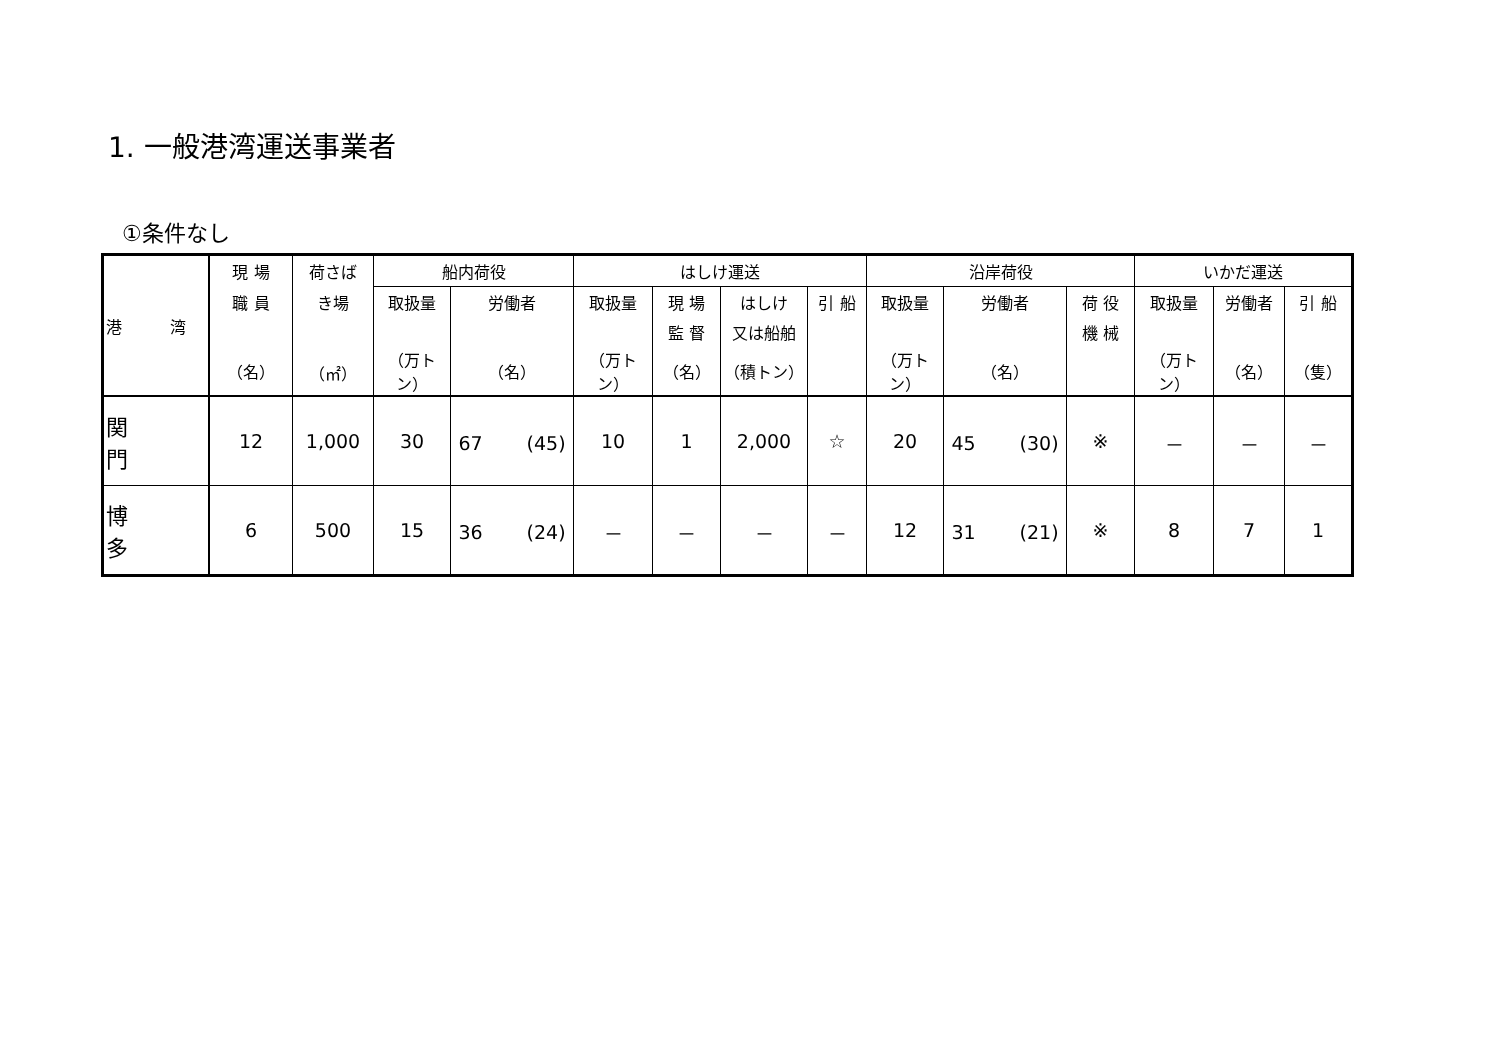1. 一般港湾運送事業者
①条件なし
| 港 湾 | 現 場 | 荷さば | 船内荷役 | | はしけ運送 | | | | 沿岸荷役 | | | いかだ運送 | | |
| --- | --- | --- | --- | --- | --- | --- | --- | --- | --- | --- | --- | --- | --- | --- |
| | 職 員 | き場 | 取扱量 | 労働者 | 取扱量 | 現 場 | はしけ | 引 船 | 取扱量 | 労働者 | 荷 役 | 取扱量 | 労働者 | 引 船 |
| | | | | | | 監 督 | 又は船舶 | | | | 機 械 | | | |
| | （名） | （㎡） | （万トン） | （名） | （万トン） | （名） | （積トン） | | （万トン） | （名） | | （万トン） | （名） | （隻） |
| 関 門 | 12 | 1,000 | 30 | 67 (45) | 10 | 1 | 2,000 | ☆ | 20 | 45 (30) | ※ | － | － | － |
| 博 多 | 6 | 500 | 15 | 36 (24) | － | － | － | － | 12 | 31 (21) | ※ | 8 | 7 | 1 |